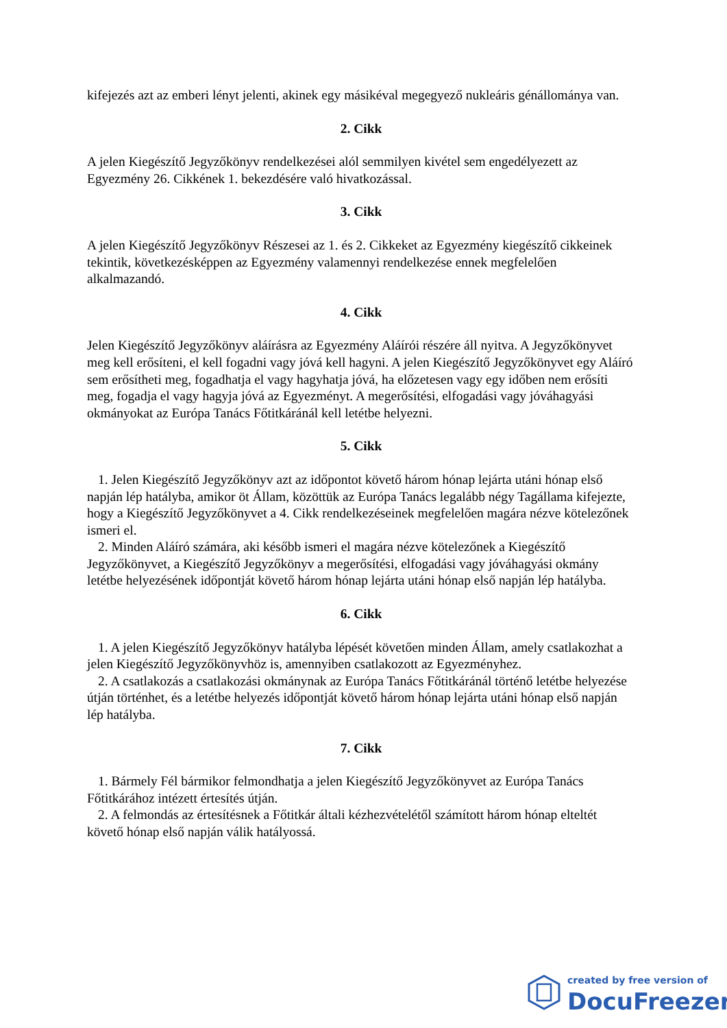kifejezés azt az emberi lényt jelenti, akinek egy másikéval megegyező nukleáris génállománya van.
2. Cikk
A jelen Kiegészítő Jegyzőkönyv rendelkezései alól semmilyen kivétel sem engedélyezett az Egyezmény 26. Cikkének 1. bekezdésére való hivatkozással.
3. Cikk
A jelen Kiegészítő Jegyzőkönyv Részesei az 1. és 2. Cikkeket az Egyezmény kiegészítő cikkeinek tekintik, következésképpen az Egyezmény valamennyi rendelkezése ennek megfelelően alkalmazandó.
4. Cikk
Jelen Kiegészítő Jegyzőkönyv aláírásra az Egyezmény Aláírói részére áll nyitva. A Jegyzőkönyvet meg kell erősíteni, el kell fogadni vagy jóvá kell hagyni. A jelen Kiegészítő Jegyzőkönyvet egy Aláíró sem erősítheti meg, fogadhatja el vagy hagyhatja jóvá, ha előzetesen vagy egy időben nem erősíti meg, fogadja el vagy hagyja jóvá az Egyezményt. A megerősítési, elfogadási vagy jóváhagyási okmányokat az Európa Tanács Főtitkáránál kell letétbe helyezni.
5. Cikk
1. Jelen Kiegészítő Jegyzőkönyv azt az időpontot követő három hónap lejárta utáni hónap első napján lép hatályba, amikor öt Állam, közöttük az Európa Tanács legalább négy Tagállama kifejezte, hogy a Kiegészítő Jegyzőkönyvet a 4. Cikk rendelkezéseinek megfelelően magára nézve kötelezőnek ismeri el.
2. Minden Aláíró számára, aki később ismeri el magára nézve kötelezőnek a Kiegészítő Jegyzőkönyvet, a Kiegészítő Jegyzőkönyv a megerősítési, elfogadási vagy jóváhagyási okmány letétbe helyezésének időpontját követő három hónap lejárta utáni hónap első napján lép hatályba.
6. Cikk
1. A jelen Kiegészítő Jegyzőkönyv hatályba lépését követően minden Állam, amely csatlakozhat a jelen Kiegészítő Jegyzőkönyvhöz is, amennyiben csatlakozott az Egyezményhez.
2. A csatlakozás a csatlakozási okmánynak az Európa Tanács Főtitkáránál történő letétbe helyezése útján történhet, és a letétbe helyezés időpontját követő három hónap lejárta utáni hónap első napján lép hatályba.
7. Cikk
1. Bármely Fél bármikor felmondhatja a jelen Kiegészítő Jegyzőkönyvet az Európa Tanács Főtitkárához intézett értesítés útján.
2. A felmondás az értesítésnek a Főtitkár általi kézhezvételétől számított három hónap elteltét követő hónap első napján válik hatályossá.
created by free version of
DocuFreezer